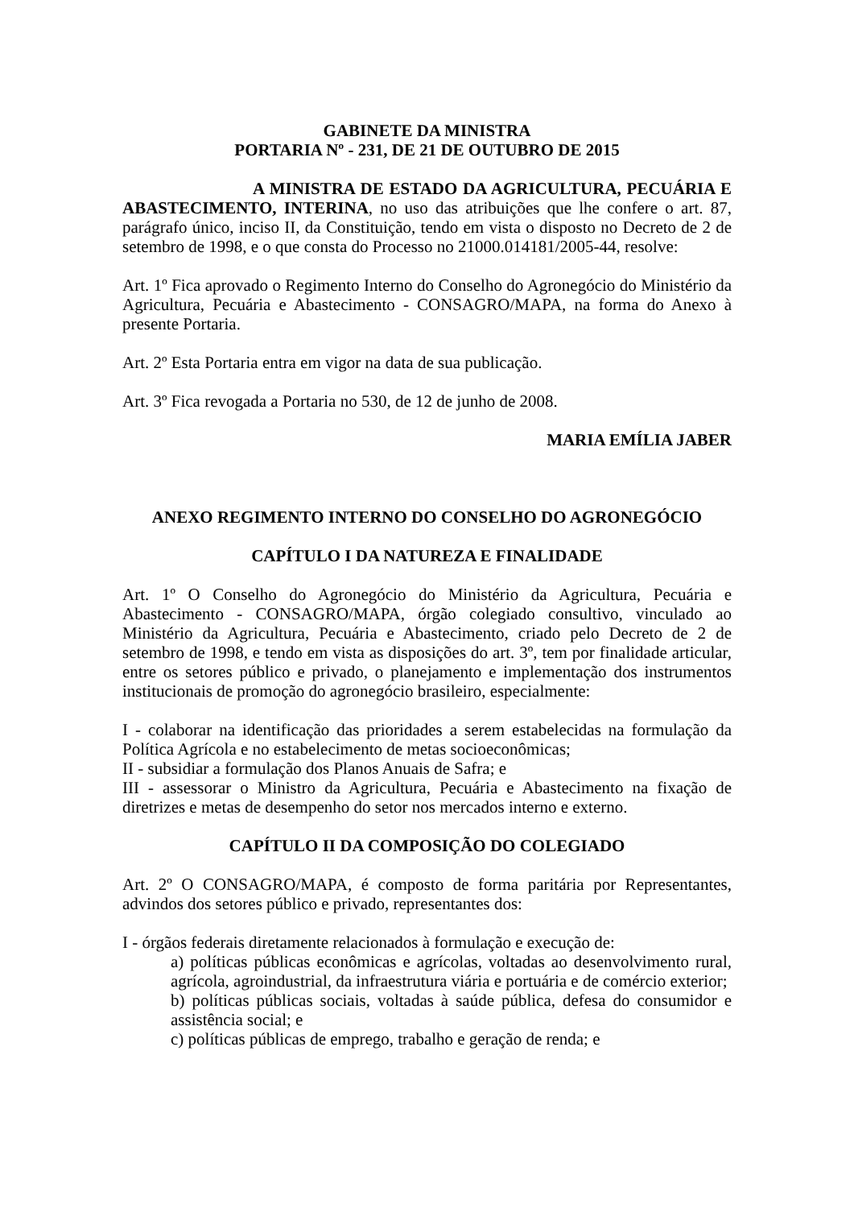GABINETE DA MINISTRA
PORTARIA Nº - 231, DE 21 DE OUTUBRO DE 2015
A MINISTRA DE ESTADO DA AGRICULTURA, PECUÁRIA E ABASTECIMENTO, INTERINA, no uso das atribuições que lhe confere o art. 87, parágrafo único, inciso II, da Constituição, tendo em vista o disposto no Decreto de 2 de setembro de 1998, e o que consta do Processo no 21000.014181/2005-44, resolve:
Art. 1º Fica aprovado o Regimento Interno do Conselho do Agronegócio do Ministério da Agricultura, Pecuária e Abastecimento - CONSAGRO/MAPA, na forma do Anexo à presente Portaria.
Art. 2º Esta Portaria entra em vigor na data de sua publicação.
Art. 3º Fica revogada a Portaria no 530, de 12 de junho de 2008.
MARIA EMÍLIA JABER
ANEXO REGIMENTO INTERNO DO CONSELHO DO AGRONEGÓCIO
CAPÍTULO I DA NATUREZA E FINALIDADE
Art. 1º O Conselho do Agronegócio do Ministério da Agricultura, Pecuária e Abastecimento - CONSAGRO/MAPA, órgão colegiado consultivo, vinculado ao Ministério da Agricultura, Pecuária e Abastecimento, criado pelo Decreto de 2 de setembro de 1998, e tendo em vista as disposições do art. 3º, tem por finalidade articular, entre os setores público e privado, o planejamento e implementação dos instrumentos institucionais de promoção do agronegócio brasileiro, especialmente:
I - colaborar na identificação das prioridades a serem estabelecidas na formulação da Política Agrícola e no estabelecimento de metas socioeconômicas;
II - subsidiar a formulação dos Planos Anuais de Safra; e
III - assessorar o Ministro da Agricultura, Pecuária e Abastecimento na fixação de diretrizes e metas de desempenho do setor nos mercados interno e externo.
CAPÍTULO II DA COMPOSIÇÃO DO COLEGIADO
Art. 2º O CONSAGRO/MAPA, é composto de forma paritária por Representantes, advindos dos setores público e privado, representantes dos:
I - órgãos federais diretamente relacionados à formulação e execução de:
a) políticas públicas econômicas e agrícolas, voltadas ao desenvolvimento rural, agrícola, agroindustrial, da infraestrutura viária e portuária e de comércio exterior;
b) políticas públicas sociais, voltadas à saúde pública, defesa do consumidor e assistência social; e
c) políticas públicas de emprego, trabalho e geração de renda; e